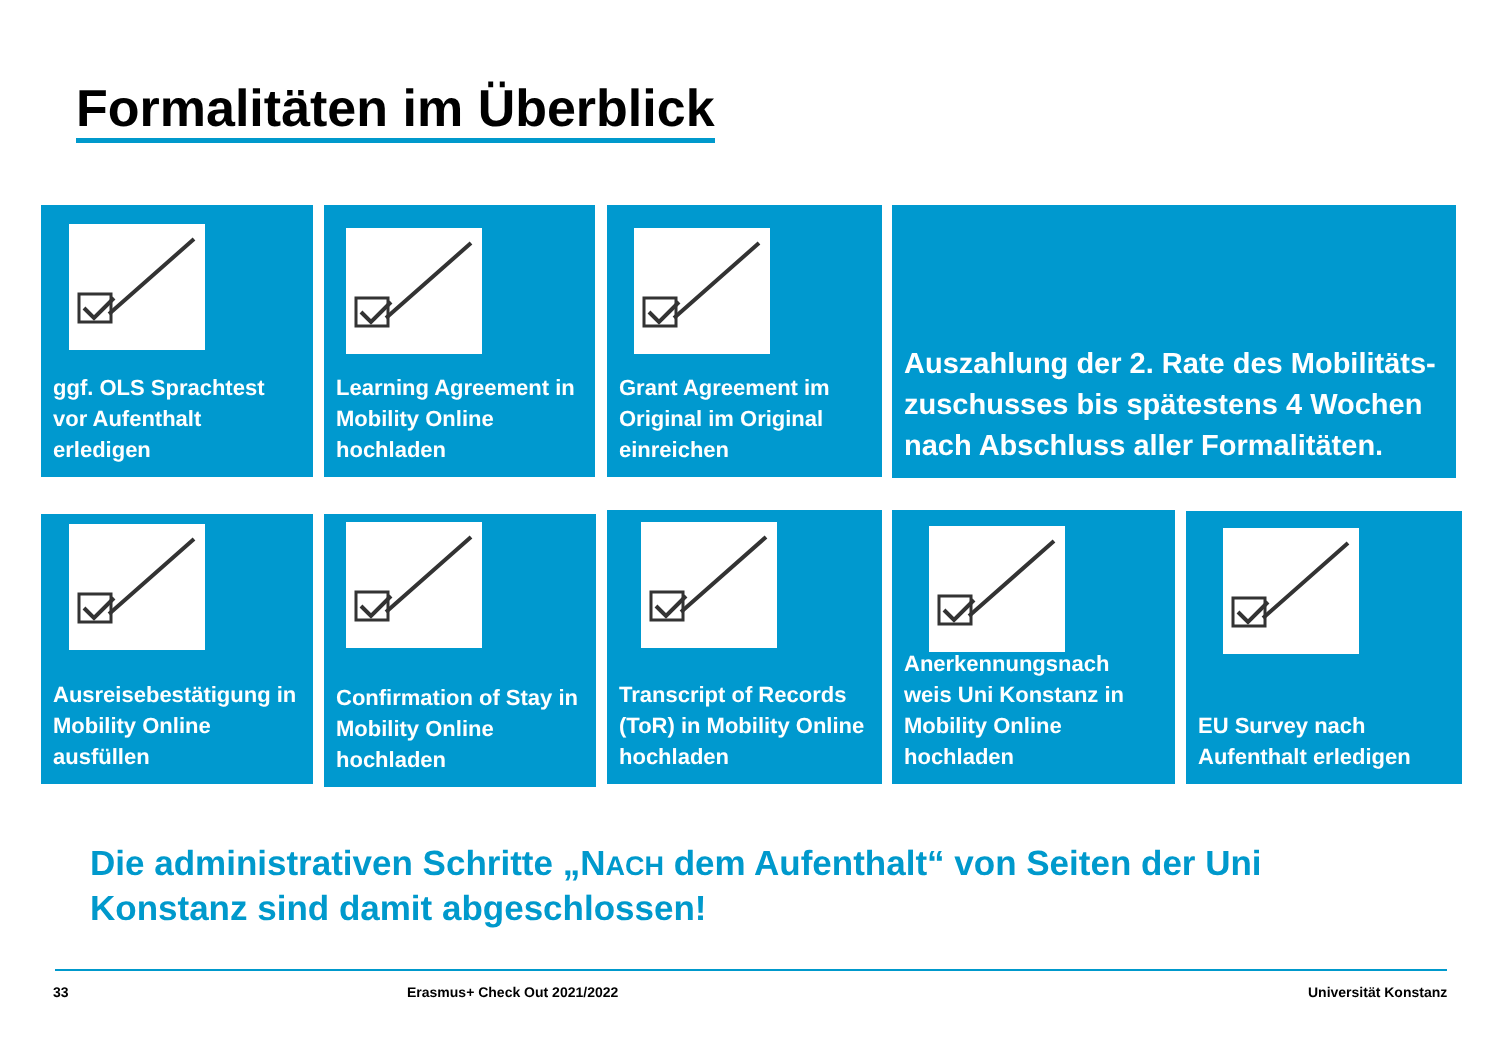Formalitäten im Überblick
ggf. OLS Sprachtest vor Aufenthalt erledigen
Learning Agreement in Mobility Online hochladen
Grant Agreement im Original im Original einreichen
Auszahlung der 2. Rate des Mobilitäts-zuschusses bis spätestens 4 Wochen nach Abschluss aller Formalitäten.
Ausreisebestätigung in Mobility Online ausfüllen
Confirmation of Stay in Mobility Online hochladen
Transcript of Records (ToR) in Mobility Online hochladen
Anerkennungsnach weis Uni Konstanz in Mobility Online hochladen
EU Survey nach Aufenthalt erledigen
Die administrativen Schritte „NACH dem Aufenthalt“ von Seiten der Uni Konstanz sind damit abgeschlossen!
33 Erasmus+ Check Out 2021/2022 Universität Konstanz